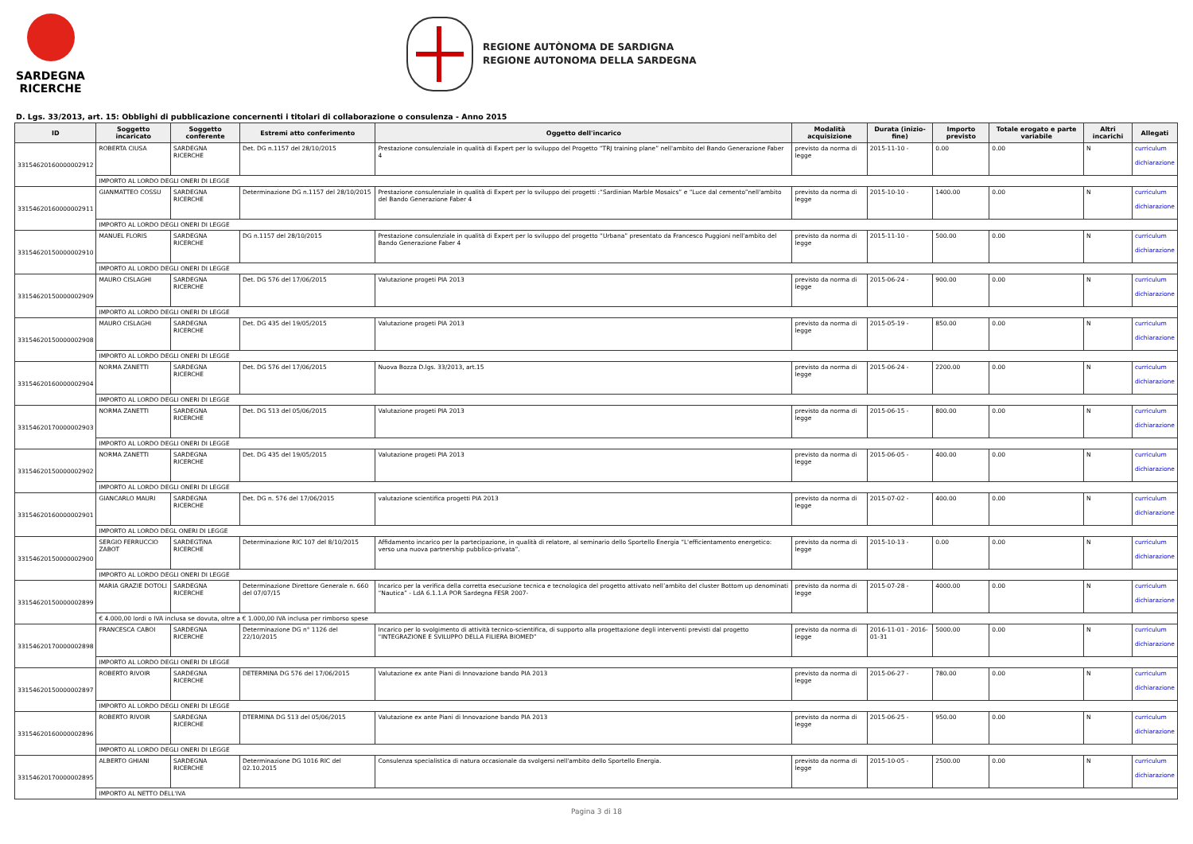SARDEGNA
RICERCHE
REGIONE AUTÒNOMA DE SARDIGNA
REGIONE AUTONOMA DELLA SARDEGNA
D. Lgs. 33/2013, art. 15: Obblighi di pubblicazione concernenti i titolari di collaborazione o consulenza - Anno 2015
| ID | Soggetto incaricato | Soggetto conferente | Estremi atto conferimento | Oggetto dell'incarico | Modalità acquisizione | Durata (inizio-fine) | Importo previsto | Totale erogato e parte variabile | Altri incarichi | Allegati |
| --- | --- | --- | --- | --- | --- | --- | --- | --- | --- | --- |
| 33154620160000002912 | ROBERTA CIUSA | SARDEGNA RICERCHE | Det. DG n.1157 del 28/10/2015 | Prestazione consulenziale in qualità di Expert per lo sviluppo del Progetto “TRJ training plane” nell'ambito del Bando Generazione Faber 4 | previsto da norma di legge | 2015-11-10 - | 0.00 | 0.00 | N | curriculum dichiarazione |
| | IMPORTO AL LORDO DEGLI ONERI DI LEGGE | | | | | | | | | |
| 33154620160000002911 | GIANMATTEO COSSU | SARDEGNA RICERCHE | Determinazione DG n.1157 del 28/10/2015 | Prestazione consulenziale in qualità di Expert per lo sviluppo dei progetti :“Sardinian Marble Mosaics” e “Luce dal cemento”nell'ambito del Bando Generazione Faber 4 | previsto da norma di legge | 2015-10-10 - | 1400.00 | 0.00 | N | curriculum dichiarazione |
| | IMPORTO AL LORDO DEGLI ONERI DI LEGGE | | | | | | | | | |
| 33154620150000002910 | MANUEL FLORIS | SARDEGNA RICERCHE | DG n.1157 del 28/10/2015 | Prestazione consulenziale in qualità di Expert per lo sviluppo del progetto “Urbana” presentato da Francesco Puggioni nell'ambito del Bando Generazione Faber 4 | previsto da norma di legge | 2015-11-10 - | 500.00 | 0.00 | N | curriculum dichiarazione |
| | IMPORTO AL LORDO DEGLI ONERI DI LEGGE | | | | | | | | | |
| 33154620150000002909 | MAURO CISLAGHI | SARDEGNA RICERCHE | Det. DG 576 del 17/06/2015 | Valutazione progeti PIA 2013 | previsto da norma di legge | 2015-06-24 - | 900.00 | 0.00 | N | curriculum dichiarazione |
| | IMPORTO AL LORDO DEGLI ONERI DI LEGGE | | | | | | | | | |
| 33154620150000002908 | MAURO CISLAGHI | SARDEGNA RICERCHE | Det. DG 435 del 19/05/2015 | Valutazione progeti PIA 2013 | previsto da norma di legge | 2015-05-19 - | 850.00 | 0.00 | N | curriculum dichiarazione |
| | IMPORTO AL LORDO DEGLI ONERI DI LEGGE | | | | | | | | | |
| 33154620160000002904 | NORMA ZANETTI | SARDEGNA RICERCHE | Det. DG 576 del 17/06/2015 | Nuova Bozza D.lgs. 33/2013, art.15 | previsto da norma di legge | 2015-06-24 - | 2200.00 | 0.00 | N | curriculum dichiarazione |
| | IMPORTO AL LORDO DEGLI ONERI DI LEGGE | | | | | | | | | |
| 33154620170000002903 | NORMA ZANETTI | SARDEGNA RICERCHE | Det. DG 513 del 05/06/2015 | Valutazione progeti PIA 2013 | previsto da norma di legge | 2015-06-15 - | 800.00 | 0.00 | N | curriculum dichiarazione |
| | IMPORTO AL LORDO DEGLI ONERI DI LEGGE | | | | | | | | | |
| 33154620150000002902 | NORMA ZANETTI | SARDEGNA RICERCHE | Det. DG 435 del 19/05/2015 | Valutazione progeti PIA 2013 | previsto da norma di legge | 2015-06-05 - | 400.00 | 0.00 | N | curriculum dichiarazione |
| | IMPORTO AL LORDO DEGLI ONERI DI LEGGE | | | | | | | | | |
| 33154620160000002901 | GIANCARLO MAURI | SARDEGNA RICERCHE | Det. DG n. 576 del 17/06/2015 | valutazione scientifica progetti PIA 2013 | previsto da norma di legge | 2015-07-02 - | 400.00 | 0.00 | N | curriculum dichiarazione |
| | IMPORTO AL LORDO DEGL ONERI DI LEGGE | | | | | | | | | |
| 33154620150000002900 | SERGIO FERRUCCIO ZABOT | SARDEGTiNA RICERCHE | Determinazione RIC 107 del 8/10/2015 | Affidamento incarico per la partecipazione, in qualità di relatore, al seminario dello Sportello Energia “L'efficientamento energetico: verso una nuova partnership pubblico-privata”. | previsto da norma di legge | 2015-10-13 - | 0.00 | 0.00 | N | curriculum dichiarazione |
| | IMPORTO AL LORDO DEGLI ONERI DI LEGGE | | | | | | | | | |
| 33154620150000002899 | MARIA GRAZIE DOTOLI | SARDEGNA RICERCHE | Determinazione Direttore Generale n. 660 del 07/07/15 | Incarico per la verifica della corretta esecuzione tecnica e tecnologica del progetto attivato nell’ambito del cluster Bottom up denominati “Nautica” - LdA 6.1.1.A POR Sardegna FESR 2007- | previsto da norma di legge | 2015-07-28 - | 4000.00 | 0.00 | N | curriculum dichiarazione |
| | € 4.000,00 lordi o IVA inclusa se dovuta, oltre a € 1.000,00 IVA inclusa per rimborso spese | | | | | | | | | |
| 33154620170000002898 | FRANCESCA CABOI | SARDEGNA RICERCHE | Determinazione DG n° 1126 del 22/10/2015 | Incarico per lo svolgimento di attività tecnico-scientifica, di supporto alla progettazione degli interventi previsti dal progetto “INTEGRAZIONE E SVILUPPO DELLA FILIERA BIOMED” | previsto da norma di legge | 2016-11-01 - 2016-01-31 | 5000.00 | 0.00 | N | curriculum dichiarazione |
| | IMPORTO AL LORDO DEGLI ONERI DI LEGGE | | | | | | | | | |
| 33154620150000002897 | ROBERTO RIVOIR | SARDEGNA RICERCHE | DETERMINA DG 576 del 17/06/2015 | Valutazione ex ante Piani di Innovazione bando PIA 2013 | previsto da norma di legge | 2015-06-27 - | 780.00 | 0.00 | N | curriculum dichiarazione |
| | IMPORTO AL LORDO DEGLI ONERI DI LEGGE | | | | | | | | | |
| 33154620160000002896 | ROBERTO RIVOIR | SARDEGNA RICERCHE | DTERMINA DG 513 del 05/06/2015 | Valutazione ex ante Piani di Innovazione bando PIA 2013 | previsto da norma di legge | 2015-06-25 - | 950.00 | 0.00 | N | curriculum dichiarazione |
| | IMPORTO AL LORDO DEGLI ONERI DI LEGGE | | | | | | | | | |
| 33154620170000002895 | ALBERTO GHIANI | SARDEGNA RICERCHE | Determinazione DG 1016 RIC del 02.10.2015 | Consulenza specialistica di natura occasionale da svolgersi nell'ambito dello Sportello Energia. | previsto da norma di legge | 2015-10-05 - | 2500.00 | 0.00 | N | curriculum dichiarazione |
| | IMPORTO AL NETTO DELL'IVA | | | | | | | | | |
Pagina 3 di 18